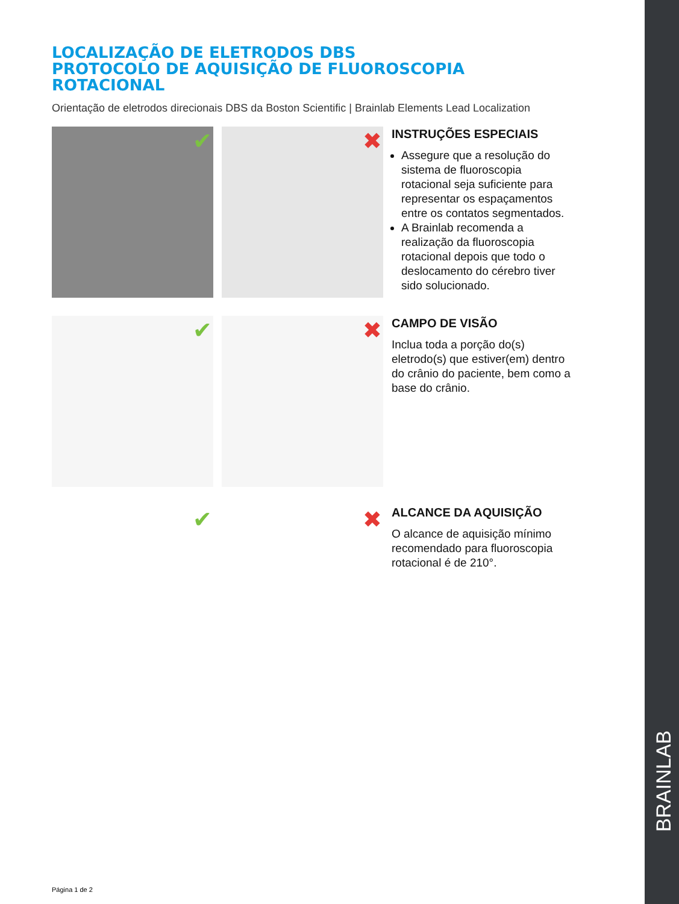BRAINLAB
LOCALIZAÇÃO DE ELETRODOS DBS
PROTOCOLO DE AQUISIÇÃO DE FLUOROSCOPIA
ROTACIONAL
Orientação de eletrodos direcionais DBS da Boston Scientific | Brainlab Elements Lead Localization
✔
✖
INSTRUÇÕES ESPECIAIS
Assegure que a resolução do sistema de fluoroscopia rotacional seja suficiente para representar os espaçamentos entre os contatos segmentados.
A Brainlab recomenda a realização da fluoroscopia rotacional depois que todo o deslocamento do cérebro tiver sido solucionado.
✔
✖
CAMPO DE VISÃO
Inclua toda a porção do(s) eletrodo(s) que estiver(em) dentro do crânio do paciente, bem como a base do crânio.
✔
✖
ALCANCE DA AQUISIÇÃO
O alcance de aquisição mínimo recomendado para fluoroscopia rotacional é de 210°.
Página 1 de 2